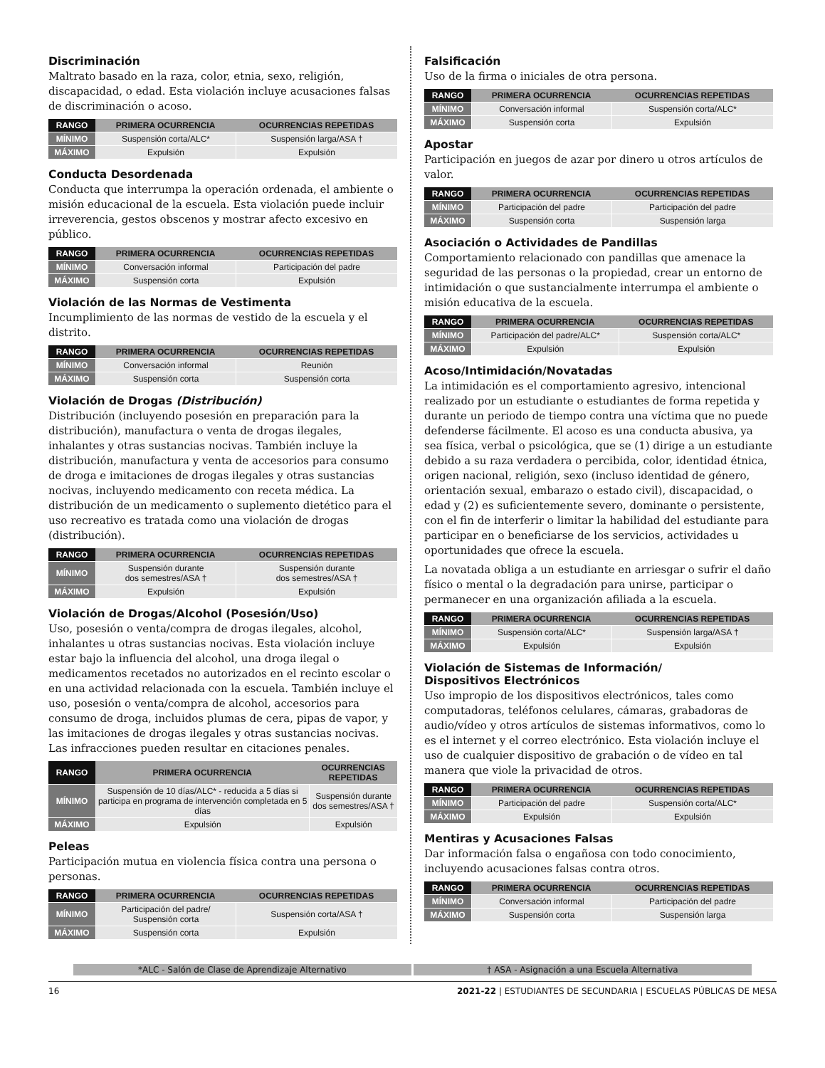Discriminación
Maltrato basado en la raza, color, etnia, sexo, religión, discapacidad, o edad. Esta violación incluye acusaciones falsas de discriminación o acoso.
| RANGO | PRIMERA OCURRENCIA | OCURRENCIAS REPETIDAS |
| --- | --- | --- |
| MÍNIMO | Suspensión corta/ALC* | Suspensión larga/ASA † |
| MÁXIMO | Expulsión | Expulsión |
Conducta Desordenada
Conducta que interrumpa la operación ordenada, el ambiente o misión educacional de la escuela. Esta violación puede incluir irreverencia, gestos obscenos y mostrar afecto excesivo en público.
| RANGO | PRIMERA OCURRENCIA | OCURRENCIAS REPETIDAS |
| --- | --- | --- |
| MÍNIMO | Conversación informal | Participación del padre |
| MÁXIMO | Suspensión corta | Expulsión |
Violación de las Normas de Vestimenta
Incumplimiento de las normas de vestido de la escuela y el distrito.
| RANGO | PRIMERA OCURRENCIA | OCURRENCIAS REPETIDAS |
| --- | --- | --- |
| MÍNIMO | Conversación informal | Reunión |
| MÁXIMO | Suspensión corta | Suspensión corta |
Violación de Drogas (Distribución)
Distribución (incluyendo posesión en preparación para la distribución), manufactura o venta de drogas ilegales, inhalantes y otras sustancias nocivas. También incluye la distribución, manufactura y venta de accesorios para consumo de droga e imitaciones de drogas ilegales y otras sustancias nocivas, incluyendo medicamento con receta médica. La distribución de un medicamento o suplemento dietético para el uso recreativo es tratada como una violación de drogas (distribución).
| RANGO | PRIMERA OCURRENCIA | OCURRENCIAS REPETIDAS |
| --- | --- | --- |
| MÍNIMO | Suspensión durante dos semestres/ASA † | Suspensión durante dos semestres/ASA † |
| MÁXIMO | Expulsión | Expulsión |
Violación de Drogas/Alcohol (Posesión/Uso)
Uso, posesión o venta/compra de drogas ilegales, alcohol, inhalantes u otras sustancias nocivas. Esta violación incluye estar bajo la influencia del alcohol, una droga ilegal o medicamentos recetados no autorizados en el recinto escolar o en una actividad relacionada con la escuela. También incluye el uso, posesión o venta/compra de alcohol, accesorios para consumo de droga, incluidos plumas de cera, pipas de vapor, y las imitaciones de drogas ilegales y otras sustancias nocivas. Las infracciones pueden resultar en citaciones penales.
| RANGO | PRIMERA OCURRENCIA | OCURRENCIAS REPETIDAS |
| --- | --- | --- |
| MÍNIMO | Suspensión de 10 días/ALC* - reducida a 5 días si participa en programa de intervención completada en 5 días | Suspensión durante dos semestres/ASA † |
| MÁXIMO | Expulsión | Expulsión |
Peleas
Participación mutua en violencia física contra una persona o personas.
| RANGO | PRIMERA OCURRENCIA | OCURRENCIAS REPETIDAS |
| --- | --- | --- |
| MÍNIMO | Participación del padre/ Suspensión corta | Suspensión corta/ASA † |
| MÁXIMO | Suspensión corta | Expulsión |
Falsificación
Uso de la firma o iniciales de otra persona.
| RANGO | PRIMERA OCURRENCIA | OCURRENCIAS REPETIDAS |
| --- | --- | --- |
| MÍNIMO | Conversación informal | Suspensión corta/ALC* |
| MÁXIMO | Suspensión corta | Expulsión |
Apostar
Participación en juegos de azar por dinero u otros artículos de valor.
| RANGO | PRIMERA OCURRENCIA | OCURRENCIAS REPETIDAS |
| --- | --- | --- |
| MÍNIMO | Participación del padre | Participación del padre |
| MÁXIMO | Suspensión corta | Suspensión larga |
Asociación o Actividades de Pandillas
Comportamiento relacionado con pandillas que amenace la seguridad de las personas o la propiedad, crear un entorno de intimidación o que sustancialmente interrumpa el ambiente o misión educativa de la escuela.
| RANGO | PRIMERA OCURRENCIA | OCURRENCIAS REPETIDAS |
| --- | --- | --- |
| MÍNIMO | Participación del padre/ALC* | Suspensión corta/ALC* |
| MÁXIMO | Expulsión | Expulsión |
Acoso/Intimidación/Novatadas
La intimidación es el comportamiento agresivo, intencional realizado por un estudiante o estudiantes de forma repetida y durante un periodo de tiempo contra una víctima que no puede defenderse fácilmente. El acoso es una conducta abusiva, ya sea física, verbal o psicológica, que se (1) dirige a un estudiante debido a su raza verdadera o percibida, color, identidad étnica, origen nacional, religión, sexo (incluso identidad de género, orientación sexual, embarazo o estado civil), discapacidad, o edad y (2) es suficientemente severo, dominante o persistente, con el fin de interferir o limitar la habilidad del estudiante para participar en o beneficiarse de los servicios, actividades u oportunidades que ofrece la escuela.
La novatada obliga a un estudiante en arriesgar o sufrir el daño físico o mental o la degradación para unirse, participar o permanecer en una organización afiliada a la escuela.
| RANGO | PRIMERA OCURRENCIA | OCURRENCIAS REPETIDAS |
| --- | --- | --- |
| MÍNIMO | Suspensión corta/ALC* | Suspensión larga/ASA † |
| MÁXIMO | Expulsión | Expulsión |
Violación de Sistemas de Información/
Dispositivos Electrónicos
Uso impropio de los dispositivos electrónicos, tales como computadoras, teléfonos celulares, cámaras, grabadoras de audio/vídeo y otros artículos de sistemas informativos, como lo es el internet y el correo electrónico. Esta violación incluye el uso de cualquier dispositivo de grabación o de vídeo en tal manera que viole la privacidad de otros.
| RANGO | PRIMERA OCURRENCIA | OCURRENCIAS REPETIDAS |
| --- | --- | --- |
| MÍNIMO | Participación del padre | Suspensión corta/ALC* |
| MÁXIMO | Expulsión | Expulsión |
Mentiras y Acusaciones Falsas
Dar información falsa o engañosa con todo conocimiento, incluyendo acusaciones falsas contra otros.
| RANGO | PRIMERA OCURRENCIA | OCURRENCIAS REPETIDAS |
| --- | --- | --- |
| MÍNIMO | Conversación informal | Participación del padre |
| MÁXIMO | Suspensión corta | Suspensión larga |
*ALC - Salón de Clase de Aprendizaje Alternativo
† ASA - Asignación a una Escuela Alternativa
16 2021-22 | ESTUDIANTES DE SECUNDARIA | ESCUELAS PÚBLICAS DE MESA